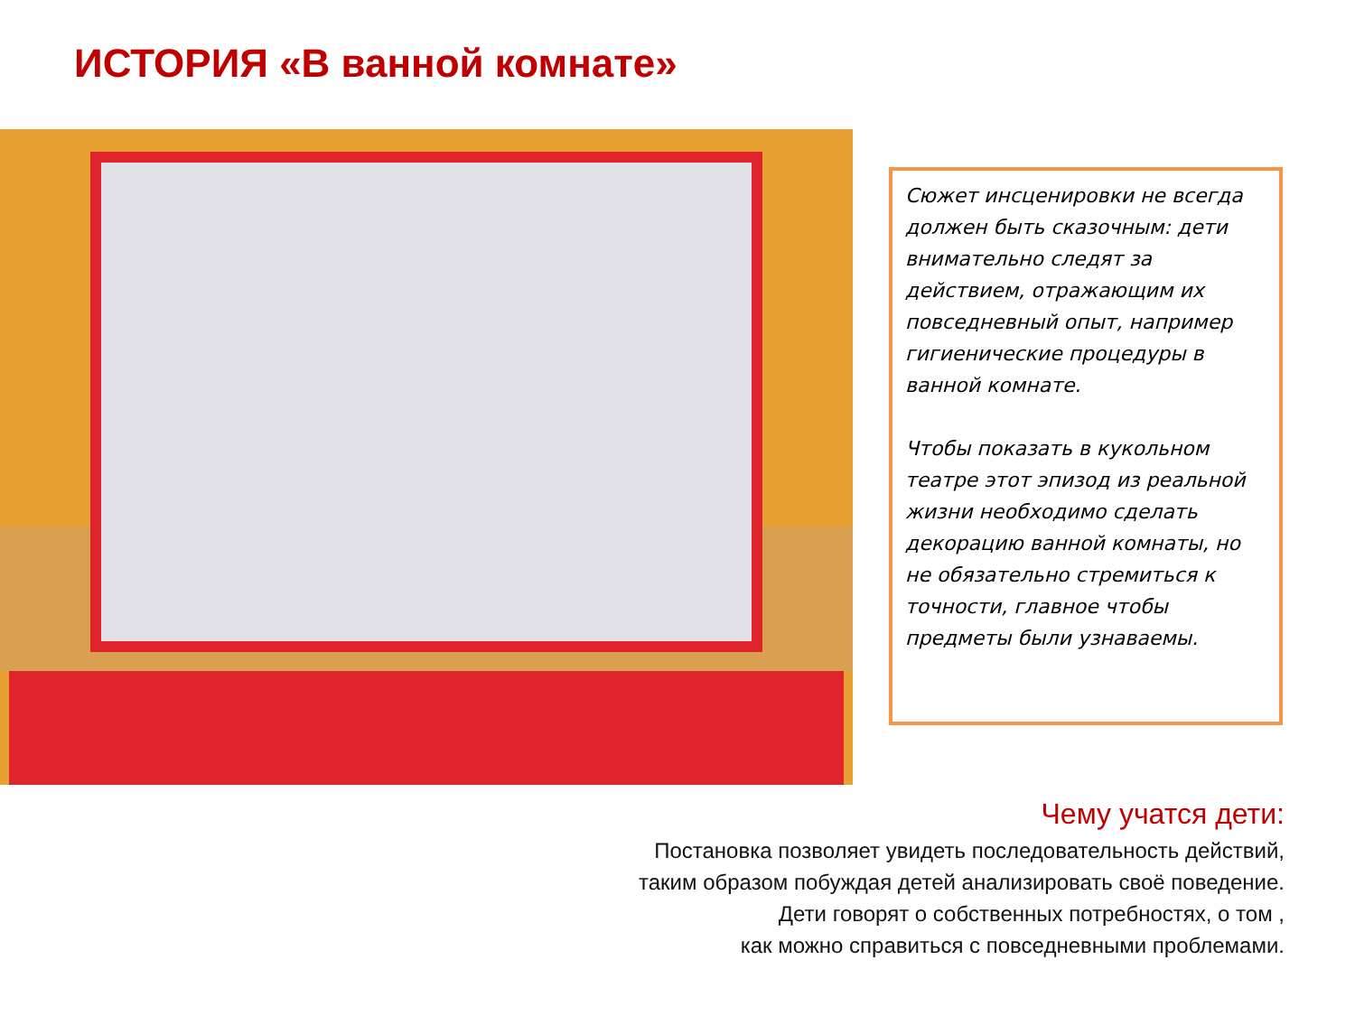ИСТОРИЯ «В ванной комнате»
Сюжет инсценировки не всегда должен быть сказочным: дети внимательно следят за действием, отражающим их повседневный опыт, например гигиенические процедуры в ванной комнате.
Чтобы показать в кукольном театре этот эпизод из реальной жизни необходимо сделать декорацию ванной комнаты, но не обязательно стремиться к точности, главное чтобы предметы были узнаваемы.
Чему учатся дети:
Постановка позволяет увидеть последовательность действий,
таким образом побуждая детей анализировать своё поведение.
Дети говорят о собственных потребностях, о том ,
как можно справиться с повседневными проблемами.